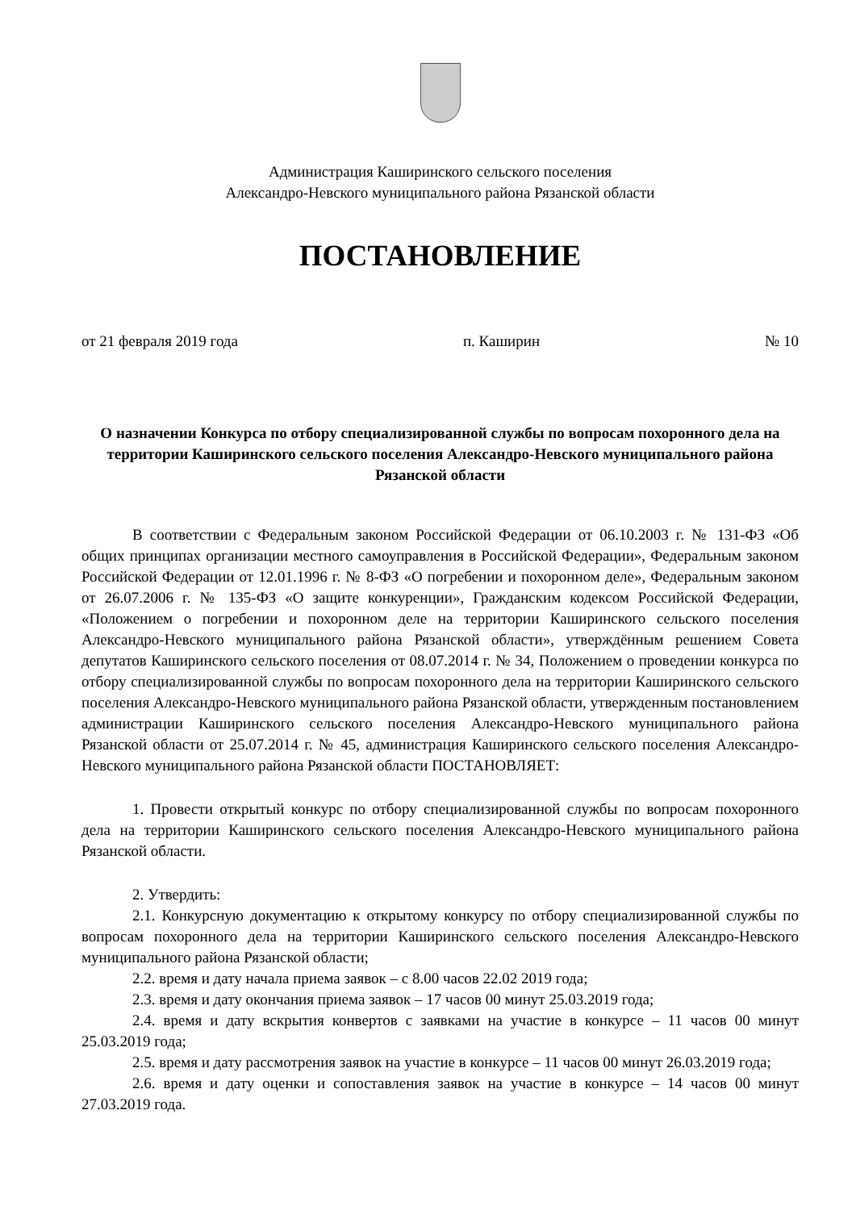Администрация Каширинского сельского поселения
Александро-Невского муниципального района Рязанской области
ПОСТАНОВЛЕНИЕ
от 21 февраля 2019 года п. Каширин № 10
О назначении Конкурса по отбору специализированной службы по вопросам похоронного дела на территории Каширинского сельского поселения Александро-Невского муниципального района Рязанской области
В соответствии с Федеральным законом Российской Федерации от 06.10.2003 г. № 131-ФЗ «Об общих принципах организации местного самоуправления в Российской Федерации», Федеральным законом Российской Федерации от 12.01.1996 г. № 8-ФЗ «О погребении и похоронном деле», Федеральным законом от 26.07.2006 г. № 135-ФЗ «О защите конкуренции», Гражданским кодексом Российской Федерации, «Положением о погребении и похоронном деле на территории Каширинского сельского поселения Александро-Невского муниципального района Рязанской области», утверждённым решением Совета депутатов Каширинского сельского поселения от 08.07.2014 г. № 34, Положением о проведении конкурса по отбору специализированной службы по вопросам похоронного дела на территории Каширинского сельского поселения Александро-Невского муниципального района Рязанской области, утвержденным постановлением администрации Каширинского сельского поселения Александро-Невского муниципального района Рязанской области от 25.07.2014 г. № 45, администрация Каширинского сельского поселения Александро-Невского муниципального района Рязанской области ПОСТАНОВЛЯЕТ:
1. Провести открытый конкурс по отбору специализированной службы по вопросам похоронного дела на территории Каширинского сельского поселения Александро-Невского муниципального района Рязанской области.
2. Утвердить:
2.1. Конкурсную документацию к открытому конкурсу по отбору специализированной службы по вопросам похоронного дела на территории Каширинского сельского поселения Александро-Невского муниципального района Рязанской области;
2.2. время и дату начала приема заявок – с 8.00 часов 22.02 2019 года;
2.3. время и дату окончания приема заявок – 17 часов 00 минут 25.03.2019 года;
2.4. время и дату вскрытия конвертов с заявками на участие в конкурсе – 11 часов 00 минут 25.03.2019 года;
2.5. время и дату рассмотрения заявок на участие в конкурсе – 11 часов 00 минут 26.03.2019 года;
2.6. время и дату оценки и сопоставления заявок на участие в конкурсе – 14 часов 00 минут 27.03.2019 года.